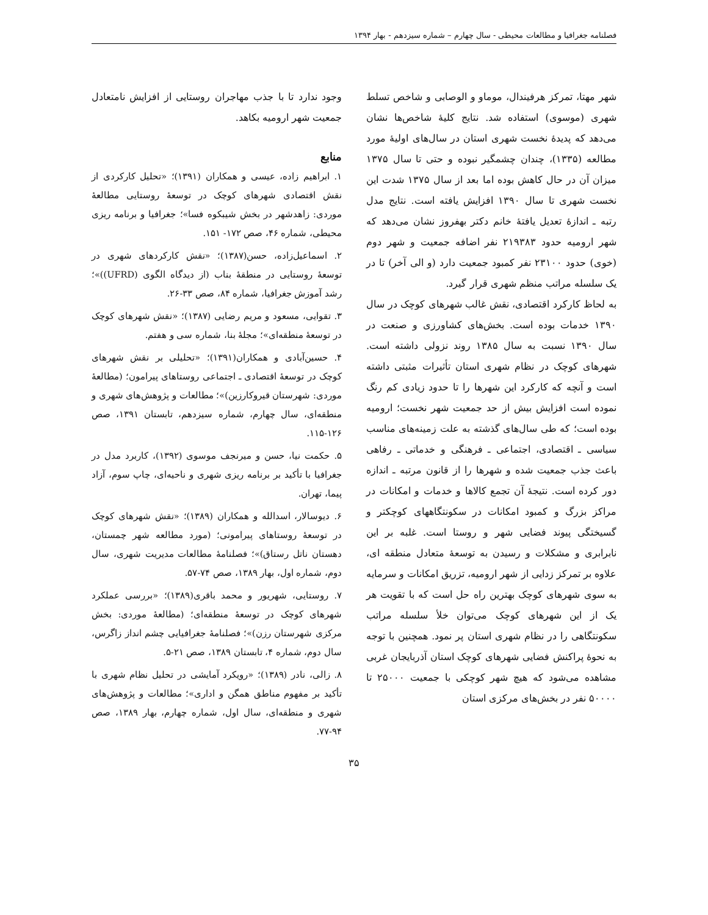فصلنامه جغرافیا و مطالعات محیطی - سال چهارم – شماره سیزدهم - بهار ۱۳۹۴
شهر مهتا، تمرکز هرفیندال، موماو و الوصابی و شاخص تسلط شهری (موسوی) استفاده شد. نتایج کلیهٔ شاخص‌ها نشان می‌دهد که پدیدهٔ نخست شهری استان در سال‌های اولیهٔ مورد مطالعه (۱۳۳۵)، چندان چشمگیر نبوده و حتی تا سال ۱۳۷۵ میزان آن در حال کاهش بوده اما بعد از سال ۱۳۷۵ شدت این نخست شهری تا سال ۱۳۹۰ افزایش یافته است. نتایج مدل رتبه ـ اندازهٔ تعدیل یافتهٔ خانم دکتر بهفروز نشان می‌دهد که شهر ارومیه حدود ۲۱۹۳۸۳ نفر اضافه جمعیت و شهر دوم (خوی) حدود ۲۳۱۰۰ نفر کمبود جمعیت دارد (و الی آخر) تا در یک سلسله مراتب منظم شهری قرار گیرد.
به لحاظ کارکرد اقتصادی، نقش غالب شهرهای کوچک در سال ۱۳۹۰ خدمات بوده است. بخش‌های کشاورزی و صنعت در سال ۱۳۹۰ نسبت به سال ۱۳۸۵ روند نزولی داشته است. شهرهای کوچک در نظام شهری استان تأثیرات مثبتی داشته است و آنچه که کارکرد این شهرها را تا حدود زیادی کم رنگ نموده است افزایش بیش از حد جمعیت شهر نخست؛ ارومیه بوده است؛ که طی سال‌های گذشته به علت زمینه‌های مناسب سیاسی ـ اقتصادی، اجتماعی ـ فرهنگی و خدماتی ـ رفاهی باعث جذب جمعیت شده و شهرها را از قانون مرتبه ـ اندازه دور کرده است. نتیجهٔ آن تجمع کالاها و خدمات و امکانات در مراکز بزرگ و کمبود امکانات در سکونتگاههای کوچکتر و گسیختگی پیوند فضایی شهر و روستا است. غلبه بر این نابرابری و مشکلات و رسیدن به توسعهٔ متعادل منطقه ای، علاوه بر تمرکز زدایی از شهر ارومیه، تزریق امکانات و سرمایه به سوی شهرهای کوچک بهترین راه حل است که با تقویت هر یک از این شهرهای کوچک می‌توان خلأ سلسله مراتب سکونتگاهی را در نظام شهری استان پر نمود. همچنین با توجه به نحوهٔ پراکنش فضایی شهرهای کوچک استان آذربایجان غربی مشاهده می‌شود که هیچ شهر کوچکی با جمعیت ۲۵۰۰۰ تا ۵۰۰۰۰ نفر در بخش‌های مرکزی استان
وجود ندارد تا با جذب مهاجران روستایی از افزایش نامتعادل جمعیت شهر ارومیه بکاهد.
منابع
۱. ابراهیم زاده، عیسی و همکاران (۱۳۹۱)؛ «تحلیل کارکردی از نقش اقتصادی شهرهای کوچک در توسعهٔ روستایی مطالعهٔ موردی: زاهدشهر در بخش شیبکوه فسا»؛ جغرافیا و برنامه ریزی محیطی، شماره ۴۶، صص ۱۷۲- ۱۵۱.
۲. اسماعیل‌زاده، حسن(۱۳۸۷)؛ «نقش کارکردهای شهری در توسعهٔ روستایی در منطقهٔ بناب (از دیدگاه الگوی (UFRD))»؛ رشد آموزش جغرافیا، شماره ۸۴، صص ۳۳-۲۶.
۳. تقوایی، مسعود و مریم رضایی (۱۳۸۷)؛ «نقش شهرهای کوچک در توسعهٔ منطقه‌ای»؛ مجلهٔ بنا، شماره سی و هفتم.
۴. حسین‌آبادی و همکاران(۱۳۹۱)؛ «تحلیلی بر نقش شهرهای کوچک در توسعهٔ اقتصادی ـ اجتماعی روستاهای پیرامون؛ (مطالعهٔ موردی: شهرستان قیروکارزین)»؛ مطالعات و پژوهش‌های شهری و منطقه‌ای، سال چهارم، شماره سیزدهم، تابستان ۱۳۹۱، صص ۱۲۶-۱۱۵.
۵. حکمت نیا، حسن و میرنجف موسوی (۱۳۹۲)، کاربرد مدل در جغرافیا با تأکید بر برنامه ریزی شهری و ناحیه‌ای، چاپ سوم، آزاد پیما، تهران.
۶. دیوسالار، اسدالله و همکاران (۱۳۸۹)؛ «نقش شهرهای کوچک در توسعهٔ روستاهای پیرامونی؛ (مورد مطالعه شهر چمستان، دهستان ناتل رستاق)»؛ فصلنامهٔ مطالعات مدیریت شهری، سال دوم، شماره اول، بهار ۱۳۸۹، صص ۷۴-۵۷.
۷. روستایی، شهریور و محمد باقری(۱۳۸۹)؛ «بررسی عملکرد شهرهای کوچک در توسعهٔ منطقه‌ای؛ (مطالعهٔ موردی: بخش مرکزی شهرستان رزن)»؛ فصلنامهٔ جغرافیایی چشم انداز زاگرس، سال دوم، شماره ۴، تابستان ۱۳۸۹، صص ۲۱-۵.
۸. زالی، نادر (۱۳۸۹)؛ «رویکرد آمایشی در تحلیل نظام شهری با تأکید بر مفهوم مناطق همگن و اداری»؛ مطالعات و پژوهش‌های شهری و منطقه‌ای، سال اول، شماره چهارم، بهار ۱۳۸۹، صص ۹۴-۷۷.
۳۵